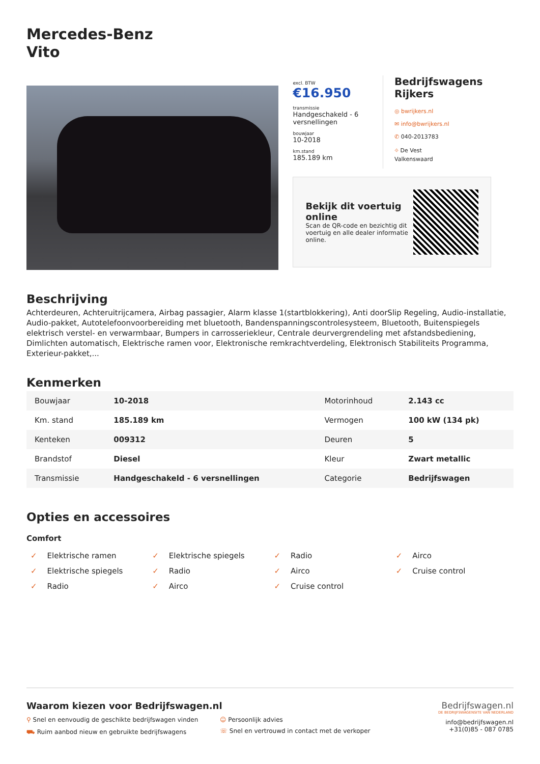Mercedes-Benz
Vito
excl. BTW
€16.950
transmissie
Handgeschakeld - 6 versnellingen
bouwjaar
10-2018
km.stand
185.189 km
Bedrijfswagens Rijkers
◎ bwrijkers.nl
✉ info@bwrijkers.nl
✆ 040-2013783
⌖ De Vest
Valkenswaard
Bekijk dit voertuig online
Scan de QR-code en bezichtig dit voertuig en alle dealer informatie online.
Beschrijving
Achterdeuren, Achteruitrijcamera, Airbag passagier, Alarm klasse 1(startblokkering), Anti doorSlip Regeling, Audio-installatie, Audio-pakket, Autotelefoonvoorbereiding met bluetooth, Bandenspanningscontrolesysteem, Bluetooth, Buitenspiegels elektrisch verstel- en verwarmbaar, Bumpers in carrosseriekleur, Centrale deurvergrendeling met afstandsbediening, Dimlichten automatisch, Elektrische ramen voor, Elektronische remkrachtverdeling, Elektronisch Stabiliteits Programma, Exterieur-pakket,...
Kenmerken
| Bouwjaar | 10-2018 | Motorinhoud | 2.143 cc |
| Km. stand | 185.189 km | Vermogen | 100 kW (134 pk) |
| Kenteken | 009312 | Deuren | 5 |
| Brandstof | Diesel | Kleur | Zwart metallic |
| Transmissie | Handgeschakeld - 6 versnellingen | Categorie | Bedrijfswagen |
Opties en accessoires
Comfort
✓ Elektrische ramen
✓ Elektrische spiegels
✓ Radio
✓ Airco
✓ Elektrische spiegels
✓ Radio
✓ Airco
✓ Cruise control
✓ Radio
✓ Airco
✓ Cruise control
Waarom kiezen voor Bedrijfswagen.nl
⚲ Snel en eenvoudig de geschikte bedrijfswagen vinden
☺ Persoonlijk advies
⛟ Ruim aanbod nieuw en gebruikte bedrijfswagens
☏ Snel en vertrouwd in contact met de verkoper
Bedrijfswagen.nl
DE BEDRIJFSWAGENSITE VAN NEDERLAND
info@bedrijfswagen.nl
+31(0)85 - 087 0785